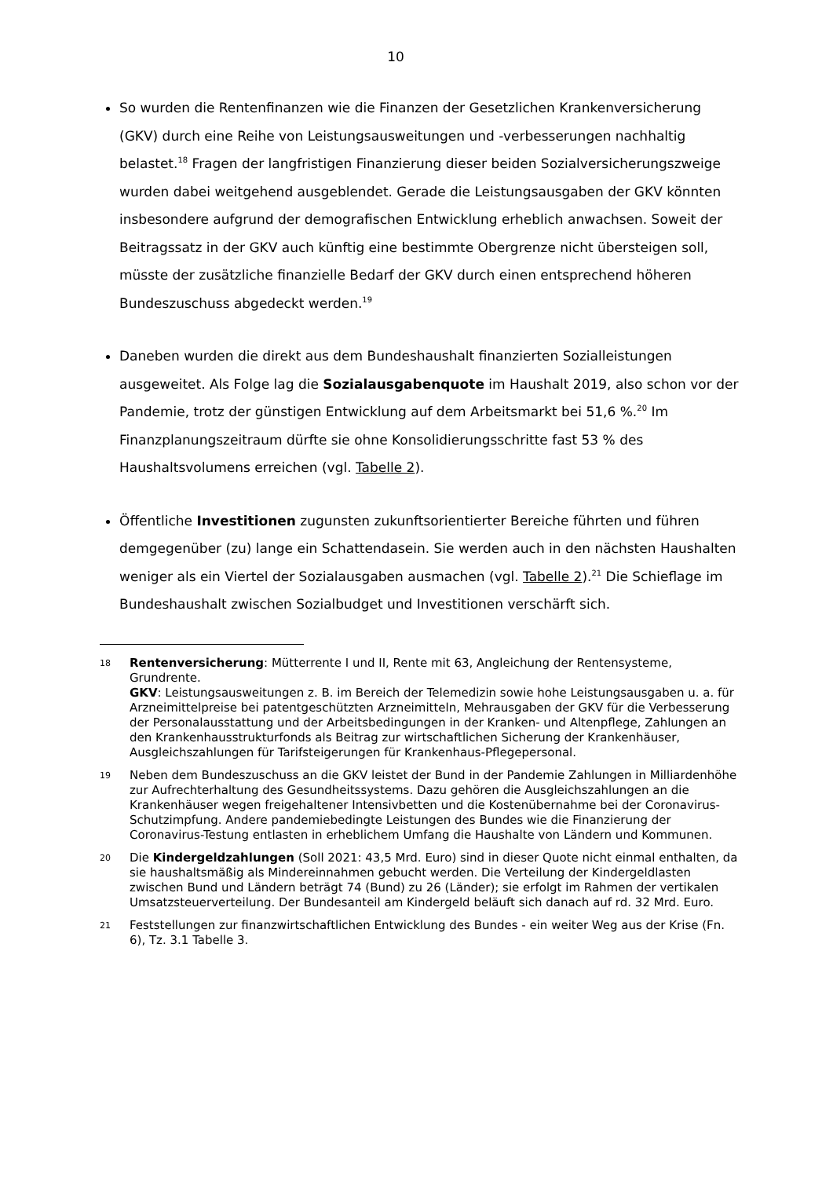10
So wurden die Rentenfinanzen wie die Finanzen der Gesetzlichen Krankenversicherung (GKV) durch eine Reihe von Leistungsausweitungen und -verbesserungen nachhaltig belastet.<sup>18</sup> Fragen der langfristigen Finanzierung dieser beiden Sozialversicherungszweige wurden dabei weitgehend ausgeblendet. Gerade die Leistungsausgaben der GKV könnten insbesondere aufgrund der demografischen Entwicklung erheblich anwachsen. Soweit der Beitragssatz in der GKV auch künftig eine bestimmte Obergrenze nicht übersteigen soll, müsste der zusätzliche finanzielle Bedarf der GKV durch einen entsprechend höheren Bundeszuschuss abgedeckt werden.<sup>19</sup>
Daneben wurden die direkt aus dem Bundeshaushalt finanzierten Sozialleistungen ausgeweitet. Als Folge lag die Sozialausgabenquote im Haushalt 2019, also schon vor der Pandemie, trotz der günstigen Entwicklung auf dem Arbeitsmarkt bei 51,6 %.<sup>20</sup> Im Finanzplanungszeitraum dürfte sie ohne Konsolidierungsschritte fast 53 % des Haushaltsvolumens erreichen (vgl. Tabelle 2).
Öffentliche Investitionen zugunsten zukunftsorientierter Bereiche führten und führen demgegenüber (zu) lange ein Schattendasein. Sie werden auch in den nächsten Haushalten weniger als ein Viertel der Sozialausgaben ausmachen (vgl. Tabelle 2).<sup>21</sup> Die Schieflage im Bundeshaushalt zwischen Sozialbudget und Investitionen verschärft sich.
18
Rentenversicherung: Mütterrente I und II, Rente mit 63, Angleichung der Rentensysteme, Grundrente.
GKV: Leistungsausweitungen z. B. im Bereich der Telemedizin sowie hohe Leistungsausgaben u. a. für Arzneimittelpreise bei patentgeschützten Arzneimitteln, Mehrausgaben der GKV für die Verbesserung der Personalausstattung und der Arbeitsbedingungen in der Kranken- und Altenpflege, Zahlungen an den Krankenhausstrukturfonds als Beitrag zur wirtschaftlichen Sicherung der Krankenhäuser, Ausgleichszahlungen für Tarifsteigerungen für Krankenhaus-Pflegepersonal.
19
Neben dem Bundeszuschuss an die GKV leistet der Bund in der Pandemie Zahlungen in Milliardenhöhe zur Aufrechterhaltung des Gesundheitssystems. Dazu gehören die Ausgleichszahlungen an die Krankenhäuser wegen freigehaltener Intensivbetten und die Kostenübernahme bei der Coronavirus-Schutzimpfung. Andere pandemiebedingte Leistungen des Bundes wie die Finanzierung der Coronavirus-Testung entlasten in erheblichem Umfang die Haushalte von Ländern und Kommunen.
20
Die Kindergeldzahlungen (Soll 2021: 43,5 Mrd. Euro) sind in dieser Quote nicht einmal enthalten, da sie haushaltsmäßig als Mindereinnahmen gebucht werden. Die Verteilung der Kindergeldlasten zwischen Bund und Ländern beträgt 74 (Bund) zu 26 (Länder); sie erfolgt im Rahmen der vertikalen Umsatzsteuerverteilung. Der Bundesanteil am Kindergeld beläuft sich danach auf rd. 32 Mrd. Euro.
21
Feststellungen zur finanzwirtschaftlichen Entwicklung des Bundes - ein weiter Weg aus der Krise (Fn. 6), Tz. 3.1 Tabelle 3.